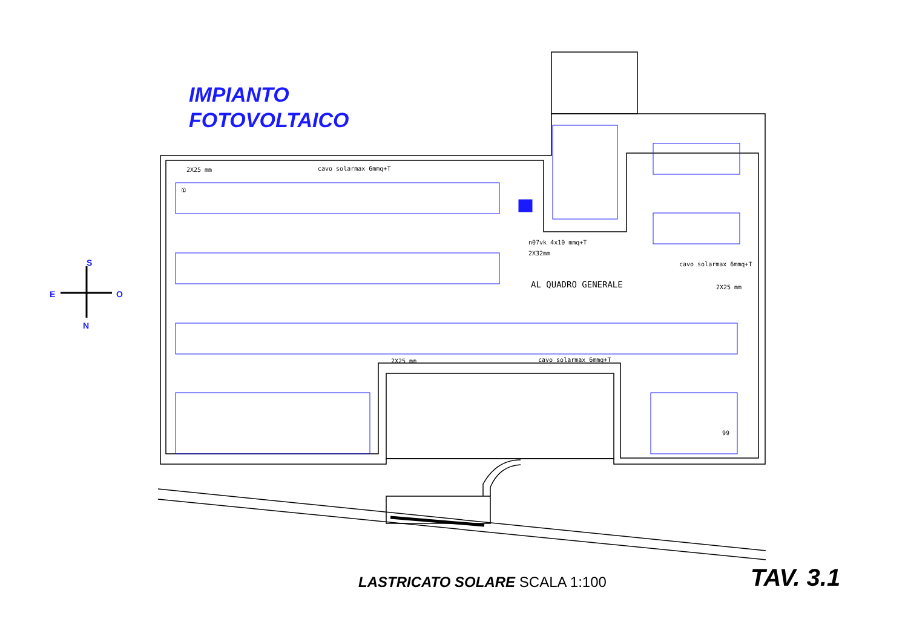IMPIANTO
FOTOVOLTAICO
S
E O
N
2X25 mm cavo solarmax 6mmq+T
①
n07vk 4x10 mmq+T
2X32mm
AL QUADRO GENERALE
cavo solarmax 6mmq+T
2X25 mm
2X25 mm cavo solarmax 6mmq+T
99
LASTRICATO SOLARE SCALA 1:100 TAV. 3.1